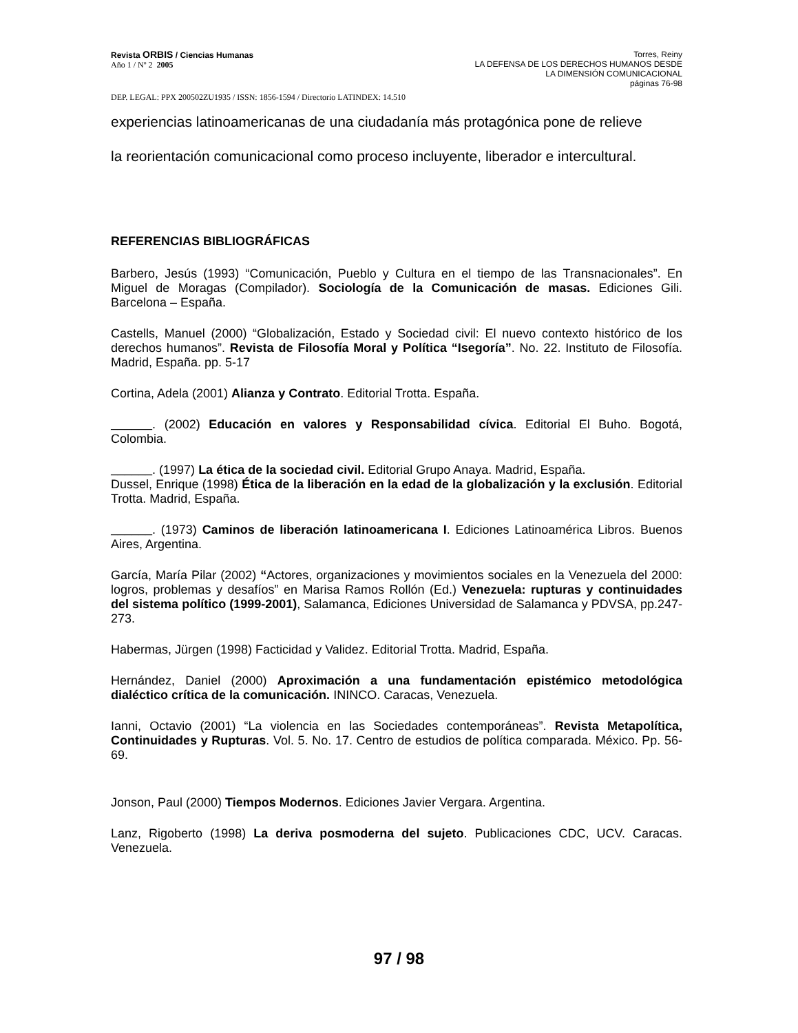Revista ORBIS / Ciencias Humanas
Año 1 / Nº 2 2005
Torres, Reiny
LA DEFENSA DE LOS DERECHOS HUMANOS DESDE
LA DIMENSIÓN COMUNICACIONAL
páginas 76-98
DEP. LEGAL: PPX 200502ZU1935 / ISSN: 1856-1594 / Directorio LATINDEX: 14.510
experiencias latinoamericanas de una ciudadanía más protagónica pone de relieve
la reorientación comunicacional como proceso incluyente, liberador e intercultural.
REFERENCIAS BIBLIOGRÁFICAS
Barbero, Jesús (1993) “Comunicación, Pueblo y Cultura en el tiempo de las Transnacionales”. En Miguel de Moragas (Compilador). Sociología de la Comunicación de masas. Ediciones Gili. Barcelona – España.
Castells, Manuel (2000) “Globalización, Estado y Sociedad civil: El nuevo contexto histórico de los derechos humanos”. Revista de Filosofía Moral y Política “Isegoría”. No. 22. Instituto de Filosofía. Madrid, España. pp. 5-17
Cortina, Adela (2001) Alianza y Contrato. Editorial Trotta. España.
______. (2002) Educación en valores y Responsabilidad cívica. Editorial El Buho. Bogotá, Colombia.
______. (1997) La ética de la sociedad civil. Editorial Grupo Anaya. Madrid, España.
Dussel, Enrique (1998) Ética de la liberación en la edad de la globalización y la exclusión. Editorial Trotta. Madrid, España.
______. (1973) Caminos de liberación latinoamericana I. Ediciones Latinoamérica Libros. Buenos Aires, Argentina.
García, María Pilar (2002) “Actores, organizaciones y movimientos sociales en la Venezuela del 2000: logros, problemas y desafíos” en Marisa Ramos Rollón (Ed.) Venezuela: rupturas y continuidades del sistema político (1999-2001), Salamanca, Ediciones Universidad de Salamanca y PDVSA, pp.247-273.
Habermas, Jürgen (1998) Facticidad y Validez. Editorial Trotta. Madrid, España.
Hernández, Daniel (2000) Aproximación a una fundamentación epistémico metodológica dialéctico crítica de la comunicación. ININCO. Caracas, Venezuela.
Ianni, Octavio (2001) “La violencia en las Sociedades contemporáneas”. Revista Metapolítica, Continuidades y Rupturas. Vol. 5. No. 17. Centro de estudios de política comparada. México. Pp. 56-69.
Jonson, Paul (2000) Tiempos Modernos. Ediciones Javier Vergara. Argentina.
Lanz, Rigoberto (1998) La deriva posmoderna del sujeto. Publicaciones CDC, UCV. Caracas. Venezuela.
97 / 98